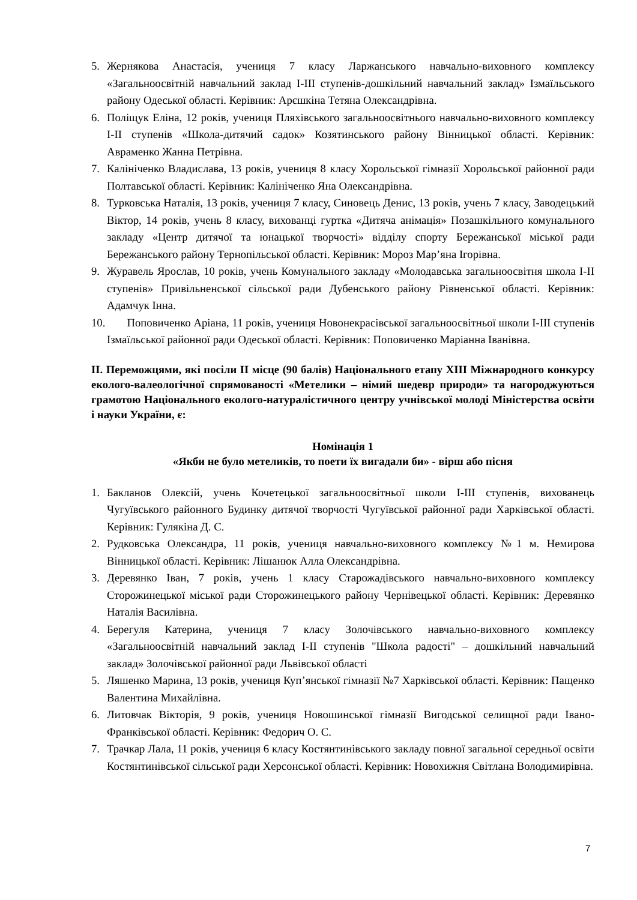5. Жернякова Анастасія, учениця 7 класу Ларжанського навчально-виховного комплексу «Загальноосвітній навчальний заклад І-ІІІ ступенів-дошкільний навчальний заклад» Ізмаїльського району Одеської області. Керівник: Арєшкіна Тетяна Олександрівна.
6. Поліщук Еліна, 12 років, учениця Пляхівського загальноосвітнього навчально-виховного комплексу І-ІІ ступенів «Школа-дитячий садок» Козятинського району Вінницької області. Керівник: Авраменко Жанна Петрівна.
7. Калініченко Владислава, 13 років, учениця 8 класу Хорольської гімназії Хорольської районної ради Полтавської області. Керівник: Калініченко Яна Олександрівна.
8. Турковська Наталія, 13 років, учениця 7 класу, Синовець Денис, 13 років, учень 7 класу, Заводецький Віктор, 14 років, учень 8 класу, вихованці гуртка «Дитяча анімація» Позашкільного комунального закладу «Центр дитячої та юнацької творчості» відділу спорту Бережанської міської ради Бережанського району Тернопільської області. Керівник: Мороз Мар’яна Ігорівна.
9. Журавель Ярослав, 10 років, учень Комунального закладу «Молодавська загальноосвітня школа І-ІІ ступенів» Привільненської сільської ради Дубенського району Рівненської області. Керівник: Адамчук Інна.
10. Поповиченко Аріана, 11 років, учениця Новонекрасівської загальноосвітньої школи І-ІІІ ступенів Ізмаїльської районної ради Одеської області. Керівник: Поповиченко Маріанна Іванівна.
ІІ. Переможцями, які посіли ІІ місце (90 балів) Національного етапу XIII Міжнародного конкурсу еколого-валеологічної спрямованості «Метелики – німий шедевр природи» та нагороджуються грамотою Національного еколого-натуралістичного центру учнівської молоді Міністерства освіти і науки України, є:
Номінація 1
«Якби не було метеликів, то поети їх вигадали би» - вірш або пісня
1. Бакланов Олексій, учень Кочетецької загальноосвітньої школи І-ІІІ ступенів, вихованець Чугуївського районного Будинку дитячої творчості Чугуївської районної ради Харківської області. Керівник: Гулякіна Д. С.
2. Рудковська Олександра, 11 років, учениця навчально-виховного комплексу №1 м. Немирова Вінницької області. Керівник: Лішанюк Алла Олександрівна.
3. Деревянко Іван, 7 років, учень 1 класу Старожадівського навчально-виховного комплексу Сторожинецької міської ради Сторожинецького району Чернівецької області. Керівник: Деревянко Наталія Василівна.
4. Берегуля Катерина, учениця 7 класу Золочівського навчально-виховного комплексу «Загальноосвітній навчальний заклад І-ІІ ступенів "Школа радості" – дошкільний навчальний заклад» Золочівської районної ради Львівської області
5. Ляшенко Марина, 13 років, учениця Куп’янської гімназії №7 Харківської області. Керівник: Пащенко Валентина Михайлівна.
6. Литовчак Вікторія, 9 років, учениця Новошинської гімназії Вигодської селищної ради Івано-Франківської області. Керівник: Федорич О. С.
7. Трачкар Лала, 11 років, учениця 6 класу Костянтинівського закладу повної загальної середньої освіти Костянтинівської сільської ради Херсонської області. Керівник: Новохижня Світлана Володимирівна.
7